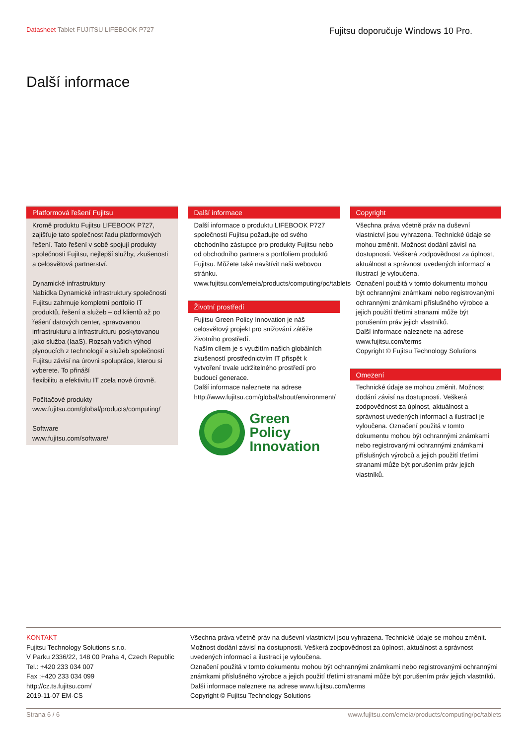Datasheet Tablet FUJITSU LIFEBOOK P727
Fujitsu doporučuje Windows 10 Pro.
Další informace
Platformová řešení Fujitsu
Kromě produktu Fujitsu LIFEBOOK P727, zajišťuje tato společnost řadu platformových řešení. Tato řešení v sobě spojují produkty společnosti Fujitsu, nejlepší služby, zkušenosti a celosvětová partnerství.
Dynamické infrastruktury
Nabídka Dynamické infrastruktury společnosti Fujitsu zahrnuje kompletní portfolio IT produktů, řešení a služeb – od klientů až po řešení datových center, spravovanou infrastrukturu a infrastrukturu poskytovanou jako služba (IaaS). Rozsah vašich výhod plynoucích z technologií a služeb společnosti Fujitsu závisí na úrovni spolupráce, kterou si vyberete. To přináší
flexibilitu a efektivitu IT zcela nové úrovně.
Počítačové produkty
www.fujitsu.com/global/products/computing/
Software
www.fujitsu.com/software/
Další informace
Další informace o produktu LIFEBOOK P727 společnosti Fujitsu požadujte od svého obchodního zástupce pro produkty Fujitsu nebo od obchodního partnera s portfoliem produktů Fujitsu. Můžete také navštívit naši webovou
stránku. www.fujitsu.com/emeia/products/computing/pc/tablets
Životní prostředí
Fujitsu Green Policy Innovation je náš celosvětový projekt pro snižování zátěže životního prostředí.
Naším cílem je s využitím našich globálních zkušeností prostřednictvím IT přispět k vytvoření trvale udržitelného prostředí pro budoucí generace.
Další informace naleznete na adrese http://www.fujitsu.com/global/about/environment/
Green
Policy
Innovation
Copyright
Všechna práva včetně práv na duševní vlastnictví jsou vyhrazena. Technické údaje se mohou změnit. Možnost dodání závisí na dostupnosti. Veškerá zodpovědnost za úplnost, aktuálnost a správnost uvedených informací a ilustrací je vyloučena.
Označení použitá v tomto dokumentu mohou být ochrannými známkami nebo registrovanými ochrannými známkami příslušného výrobce a jejich použití třetími stranami může být porušením práv jejich vlastníků.
Další informace naleznete na adrese www.fujitsu.com/terms
Copyright © Fujitsu Technology Solutions
Omezení
Technické údaje se mohou změnit. Možnost dodání závisí na dostupnosti. Veškerá zodpovědnost za úplnost, aktuálnost a správnost uvedených informací a ilustrací je vyloučena. Označení použitá v tomto dokumentu mohou být ochrannými známkami nebo registrovanými ochrannými známkami příslušných výrobců a jejich použití třetími stranami může být porušením práv jejich vlastníků.
KONTAKT
Fujitsu Technology Solutions s.r.o.
V Parku 2336/22, 148 00 Praha 4, Czech Republic
Tel.: +420 233 034 007
Fax :+420 233 034 099
http://cz.ts.fujitsu.com/
2019-11-07 EM-CS
Všechna práva včetně práv na duševní vlastnictví jsou vyhrazena. Technické údaje se mohou změnit. Možnost dodání závisí na dostupnosti. Veškerá zodpovědnost za úplnost, aktuálnost a správnost uvedených informací a ilustrací je vyloučena.
Označení použitá v tomto dokumentu mohou být ochrannými známkami nebo registrovanými ochrannými známkami příslušného výrobce a jejich použití třetími stranami může být porušením práv jejich vlastníků.
Další informace naleznete na adrese www.fujitsu.com/terms
Copyright © Fujitsu Technology Solutions
Strana 6 / 6 www.fujitsu.com/emeia/products/computing/pc/tablets